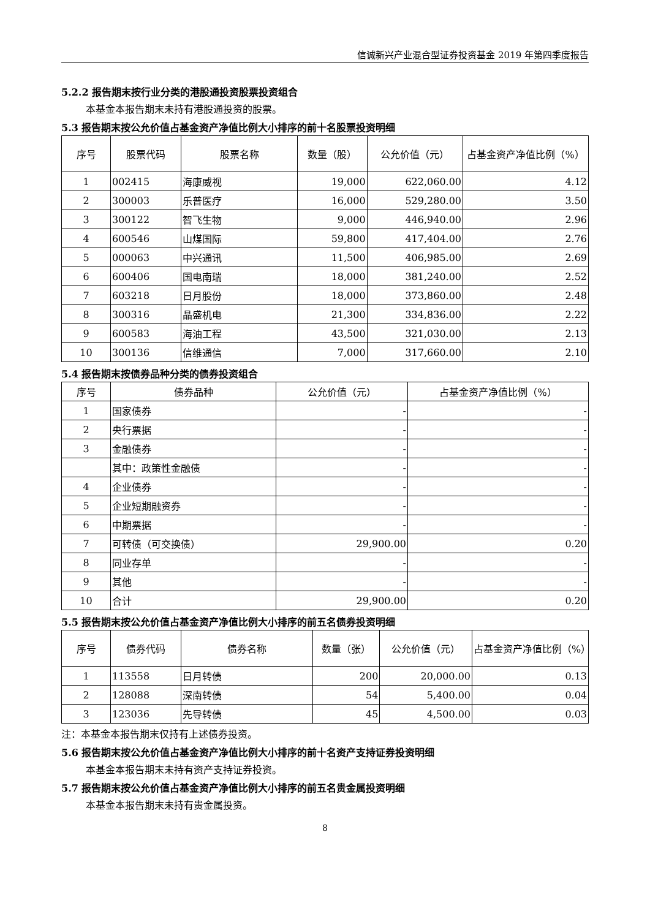信诚新兴产业混合型证券投资基金 2019 年第四季度报告
5.2.2 报告期末按行业分类的港股通投资股票投资组合
本基金本报告期末未持有港股通投资的股票。
5.3 报告期末按公允价值占基金资产净值比例大小排序的前十名股票投资明细
| 序号 | 股票代码 | 股票名称 | 数量（股） | 公允价值（元） | 占基金资产净值比例（%） |
| --- | --- | --- | --- | --- | --- |
| 1 | 002415 | 海康威视 | 19,000 | 622,060.00 | 4.12 |
| 2 | 300003 | 乐普医疗 | 16,000 | 529,280.00 | 3.50 |
| 3 | 300122 | 智飞生物 | 9,000 | 446,940.00 | 2.96 |
| 4 | 600546 | 山煤国际 | 59,800 | 417,404.00 | 2.76 |
| 5 | 000063 | 中兴通讯 | 11,500 | 406,985.00 | 2.69 |
| 6 | 600406 | 国电南瑞 | 18,000 | 381,240.00 | 2.52 |
| 7 | 603218 | 日月股份 | 18,000 | 373,860.00 | 2.48 |
| 8 | 300316 | 晶盛机电 | 21,300 | 334,836.00 | 2.22 |
| 9 | 600583 | 海油工程 | 43,500 | 321,030.00 | 2.13 |
| 10 | 300136 | 信维通信 | 7,000 | 317,660.00 | 2.10 |
5.4 报告期末按债券品种分类的债券投资组合
| 序号 | 债券品种 | 公允价值（元） | 占基金资产净值比例（%） |
| --- | --- | --- | --- |
| 1 | 国家债券 | - | - |
| 2 | 央行票据 | - | - |
| 3 | 金融债券 | - | - |
| | 其中：政策性金融债 | - | - |
| 4 | 企业债券 | - | - |
| 5 | 企业短期融资券 | - | - |
| 6 | 中期票据 | - | - |
| 7 | 可转债（可交换债） | 29,900.00 | 0.20 |
| 8 | 同业存单 | - | - |
| 9 | 其他 | - | - |
| 10 | 合计 | 29,900.00 | 0.20 |
5.5 报告期末按公允价值占基金资产净值比例大小排序的前五名债券投资明细
| 序号 | 债券代码 | 债券名称 | 数量（张） | 公允价值（元） | 占基金资产净值比例（%） |
| --- | --- | --- | --- | --- | --- |
| 1 | 113558 | 日月转债 | 200 | 20,000.00 | 0.13 |
| 2 | 128088 | 深南转债 | 54 | 5,400.00 | 0.04 |
| 3 | 123036 | 先导转债 | 45 | 4,500.00 | 0.03 |
注：本基金本报告期末仅持有上述债券投资。
5.6 报告期末按公允价值占基金资产净值比例大小排序的前十名资产支持证券投资明细
本基金本报告期末未持有资产支持证券投资。
5.7 报告期末按公允价值占基金资产净值比例大小排序的前五名贵金属投资明细
本基金本报告期末未持有贵金属投资。
8